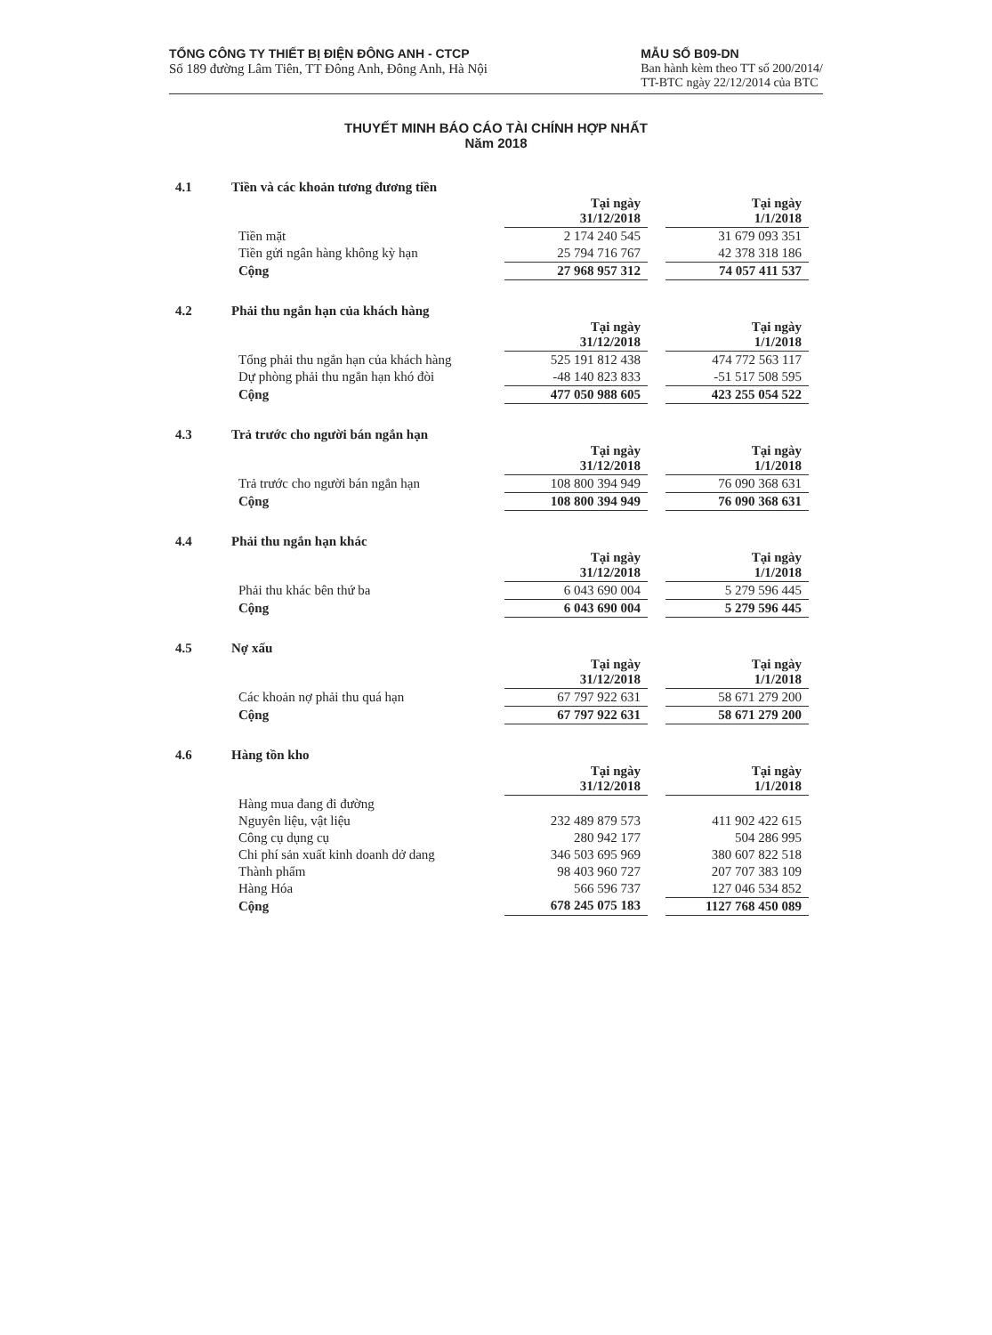TỔNG CÔNG TY THIẾT BỊ ĐIỆN ĐÔNG ANH - CTCP
Số 189 đường Lâm Tiên, TT Đông Anh, Đông Anh, Hà Nội
MẪU SỐ B09-DN
Ban hành kèm theo TT số 200/2014/
TT-BTC ngày 22/12/2014 của BTC
THUYẾT MINH BÁO CÁO TÀI CHÍNH HỢP NHẤT
Năm 2018
4.1 Tiền và các khoản tương đương tiền
| | Tại ngày 31/12/2018 | | Tại ngày 1/1/2018 |
| Tiền mặt | 2 174 240 545 | | 31 679 093 351 |
| Tiền gửi ngân hàng không kỳ hạn | 25 794 716 767 | | 42 378 318 186 |
| Cộng | 27 968 957 312 | | 74 057 411 537 |
4.2 Phải thu ngắn hạn của khách hàng
| | Tại ngày 31/12/2018 | | Tại ngày 1/1/2018 |
| Tổng phải thu ngắn hạn của khách hàng | 525 191 812 438 | | 474 772 563 117 |
| Dự phòng phải thu ngắn hạn khó đòi | -48 140 823 833 | | -51 517 508 595 |
| Cộng | 477 050 988 605 | | 423 255 054 522 |
4.3 Trả trước cho người bán ngắn hạn
| | Tại ngày 31/12/2018 | | Tại ngày 1/1/2018 |
| Trả trước cho người bán ngắn hạn | 108 800 394 949 | | 76 090 368 631 |
| Cộng | 108 800 394 949 | | 76 090 368 631 |
4.4 Phải thu ngắn hạn khác
| | Tại ngày 31/12/2018 | | Tại ngày 1/1/2018 |
| Phải thu khác bên thứ ba | 6 043 690 004 | | 5 279 596 445 |
| Cộng | 6 043 690 004 | | 5 279 596 445 |
4.5 Nợ xấu
| | Tại ngày 31/12/2018 | | Tại ngày 1/1/2018 |
| Các khoản nợ phải thu quá hạn | 67 797 922 631 | | 58 671 279 200 |
| Cộng | 67 797 922 631 | | 58 671 279 200 |
4.6 Hàng tồn kho
| | Tại ngày 31/12/2018 | | Tại ngày 1/1/2018 |
| Hàng mua đang đi đường | | | |
| Nguyên liệu, vật liệu | 232 489 879 573 | | 411 902 422 615 |
| Công cụ dụng cụ | 280 942 177 | | 504 286 995 |
| Chi phí sản xuất kinh doanh dở dang | 346 503 695 969 | | 380 607 822 518 |
| Thành phẩm | 98 403 960 727 | | 207 707 383 109 |
| Hàng Hóa | 566 596 737 | | 127 046 534 852 |
| Cộng | 678 245 075 183 | | 1127 768 450 089 |